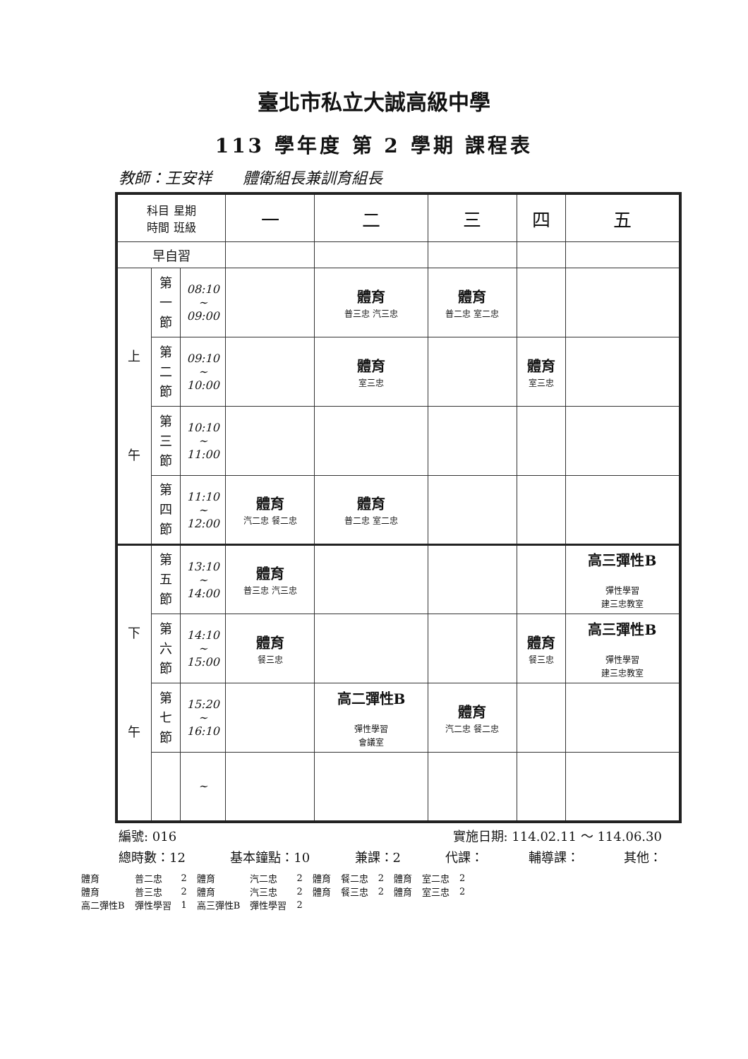臺北市私立大誠高級中學
113 學年度 第 2 學期 課程表
教師：王安祥　　體衛組長兼訓育組長
| 科目 星期 時間 班級 | | | 一 | 二 | 三 | 四 | 五 |
| --- | --- | --- | --- | --- | --- | --- | --- |
| 早自習 | | | | | | | |
| 上 午 | 第 一 節 | 08:10 ~ 09:00 | | 體育 普三忠 汽三忠 | 體育 普二忠 室二忠 | | |
| | 第 二 節 | 09:10 ~ 10:00 | | 體育 室三忠 | | 體育 室三忠 | |
| | 第 三 節 | 10:10 ~ 11:00 | | | | | |
| | 第 四 節 | 11:10 ~ 12:00 | 體育 汽二忠 餐二忠 | 體育 普二忠 室二忠 | | | |
| 下 午 | 第 五 節 | 13:10 ~ 14:00 | 體育 普三忠 汽三忠 | | | | 高三彈性B 彈性學習 建三忠教室 |
| | 第 六 節 | 14:10 ~ 15:00 | 體育 餐三忠 | | | 體育 餐三忠 | 高三彈性B 彈性學習 建三忠教室 |
| | 第 七 節 | 15:20 ~ 16:10 | | 高二彈性B 彈性學習 會議室 | 體育 汽二忠 餐二忠 | | |
| | | ~ | | | | | |
編號: 016 實施日期: 114.02.11 ～ 114.06.30
總時數：12 基本鐘點：10 兼課：2 代課： 輔導課： 其他：
| 體育 | 普二忠 | 2 | 體育 | 汽二忠 | 2 | 體育 | 餐二忠 | 2 | 體育 | 室二忠 | 2 |
| 體育 | 普三忠 | 2 | 體育 | 汽三忠 | 2 | 體育 | 餐三忠 | 2 | 體育 | 室三忠 | 2 |
| 高二彈性B | 彈性學習 | 1 | 高三彈性B | 彈性學習 | 2 | | | | | | |